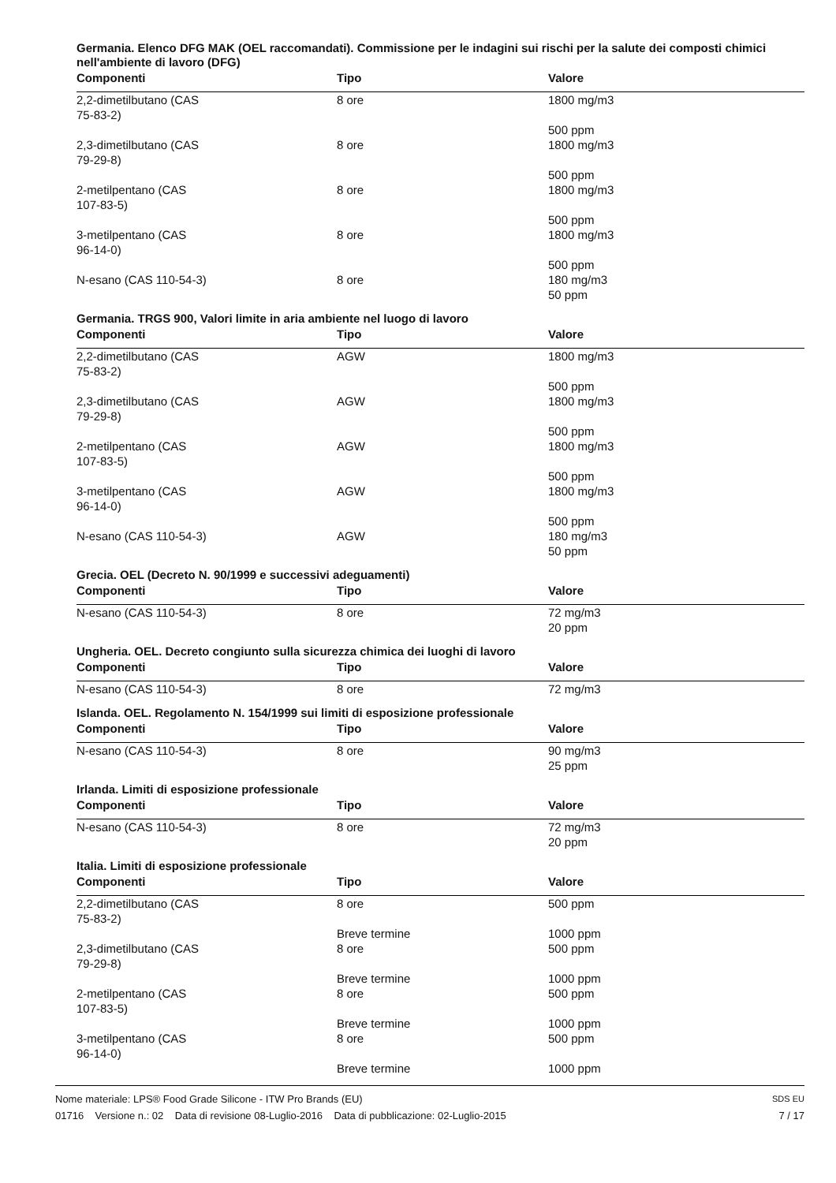Germania. Elenco DFG MAK (OEL raccomandati). Commissione per le indagini sui rischi per la salute dei composti chimici nell'ambiente di lavoro (DFG)
| Componenti | Tipo | Valore |
| --- | --- | --- |
| 2,2-dimetilbutano (CAS 75-83-2) | 8 ore | 1800 mg/m3 500 ppm |
| 2,3-dimetilbutano (CAS 79-29-8) | 8 ore | 1800 mg/m3 500 ppm |
| 2-metilpentano (CAS 107-83-5) | 8 ore | 1800 mg/m3 500 ppm |
| 3-metilpentano (CAS 96-14-0) | 8 ore | 1800 mg/m3 500 ppm |
| N-esano (CAS 110-54-3) | 8 ore | 180 mg/m3 50 ppm |
Germania. TRGS 900, Valori limite in aria ambiente nel luogo di lavoro
| Componenti | Tipo | Valore |
| --- | --- | --- |
| 2,2-dimetilbutano (CAS 75-83-2) | AGW | 1800 mg/m3 500 ppm |
| 2,3-dimetilbutano (CAS 79-29-8) | AGW | 1800 mg/m3 500 ppm |
| 2-metilpentano (CAS 107-83-5) | AGW | 1800 mg/m3 500 ppm |
| 3-metilpentano (CAS 96-14-0) | AGW | 1800 mg/m3 500 ppm |
| N-esano (CAS 110-54-3) | AGW | 180 mg/m3 50 ppm |
Grecia. OEL (Decreto N. 90/1999 e successivi adeguamenti)
| Componenti | Tipo | Valore |
| --- | --- | --- |
| N-esano (CAS 110-54-3) | 8 ore | 72 mg/m3 20 ppm |
Ungheria. OEL. Decreto congiunto sulla sicurezza chimica dei luoghi di lavoro
| Componenti | Tipo | Valore |
| --- | --- | --- |
| N-esano (CAS 110-54-3) | 8 ore | 72 mg/m3 |
Islanda. OEL. Regolamento N. 154/1999 sui limiti di esposizione professionale
| Componenti | Tipo | Valore |
| --- | --- | --- |
| N-esano (CAS 110-54-3) | 8 ore | 90 mg/m3 25 ppm |
Irlanda. Limiti di esposizione professionale
| Componenti | Tipo | Valore |
| --- | --- | --- |
| N-esano (CAS 110-54-3) | 8 ore | 72 mg/m3 20 ppm |
Italia. Limiti di esposizione professionale
| Componenti | Tipo | Valore |
| --- | --- | --- |
| 2,2-dimetilbutano (CAS 75-83-2) | 8 ore Breve termine | 500 ppm 1000 ppm |
| 2,3-dimetilbutano (CAS 79-29-8) | 8 ore Breve termine | 500 ppm 1000 ppm |
| 2-metilpentano (CAS 107-83-5) | 8 ore Breve termine | 500 ppm 1000 ppm |
| 3-metilpentano (CAS 96-14-0) | 8 ore Breve termine | 500 ppm 1000 ppm |
Nome materiale: LPS® Food Grade Silicone - ITW Pro Brands (EU)
01716 Versione n.: 02 Data di revisione 08-Luglio-2016 Data di pubblicazione: 02-Luglio-2015
SDS EU
7 / 17